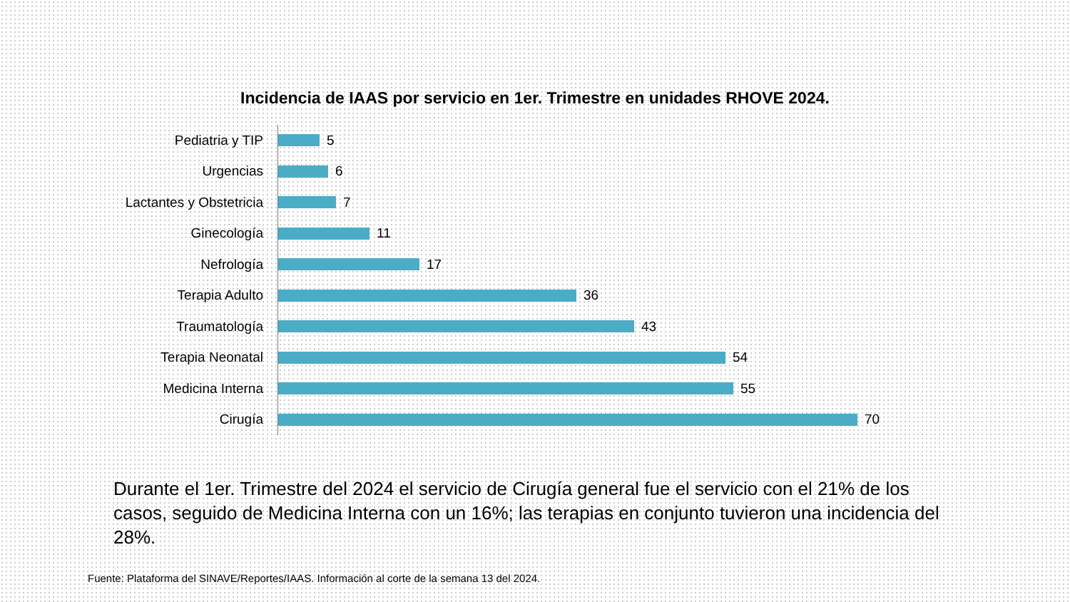Incidencia de IAAS por servicio en 1er. Trimestre en unidades RHOVE 2024.
Pediatria y TIP
5
Urgencias
6
Lactantes y Obstetricia
7
Ginecología
11
Nefrología
17
Terapia Adulto
36
Traumatología
43
Terapia Neonatal
54
Medicina Interna
55
Cirugía
70
Durante el 1er. Trimestre del 2024 el servicio de Cirugía general fue el servicio con el 21% de los casos, seguido de Medicina Interna con un 16%; las terapias en conjunto tuvieron una incidencia del 28%.
Fuente: Plataforma del SINAVE/Reportes/IAAS. Información al corte de la semana 13 del 2024.